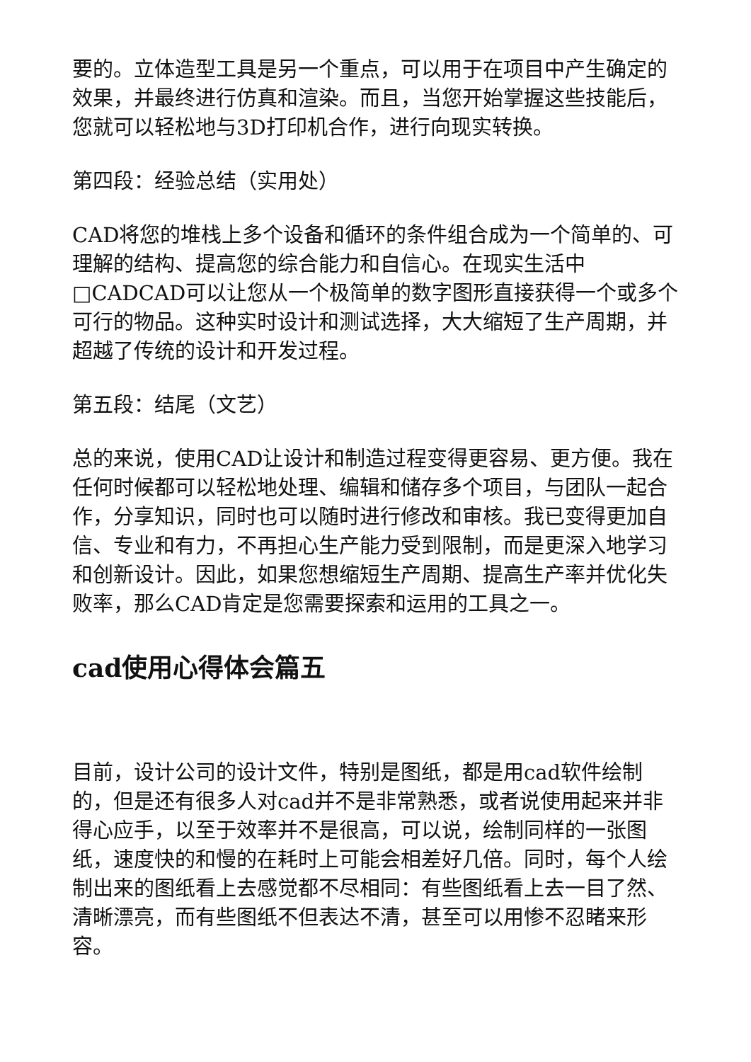要的。立体造型工具是另一个重点，可以用于在项目中产生确定的效果，并最终进行仿真和渲染。而且，当您开始掌握这些技能后，您就可以轻松地与3D打印机合作，进行向现实转换。
第四段：经验总结（实用处）
CAD将您的堆栈上多个设备和循环的条件组合成为一个简单的、可理解的结构、提高您的综合能力和自信心。在现实生活中□CADCAD可以让您从一个极简单的数字图形直接获得一个或多个可行的物品。这种实时设计和测试选择，大大缩短了生产周期，并超越了传统的设计和开发过程。
第五段：结尾（文艺）
总的来说，使用CAD让设计和制造过程变得更容易、更方便。我在任何时候都可以轻松地处理、编辑和储存多个项目，与团队一起合作，分享知识，同时也可以随时进行修改和审核。我已变得更加自信、专业和有力，不再担心生产能力受到限制，而是更深入地学习和创新设计。因此，如果您想缩短生产周期、提高生产率并优化失败率，那么CAD肯定是您需要探索和运用的工具之一。
cad使用心得体会篇五
目前，设计公司的设计文件，特别是图纸，都是用cad软件绘制的，但是还有很多人对cad并不是非常熟悉，或者说使用起来并非得心应手，以至于效率并不是很高，可以说，绘制同样的一张图纸，速度快的和慢的在耗时上可能会相差好几倍。同时，每个人绘制出来的图纸看上去感觉都不尽相同：有些图纸看上去一目了然、清晰漂亮，而有些图纸不但表达不清，甚至可以用惨不忍睹来形容。